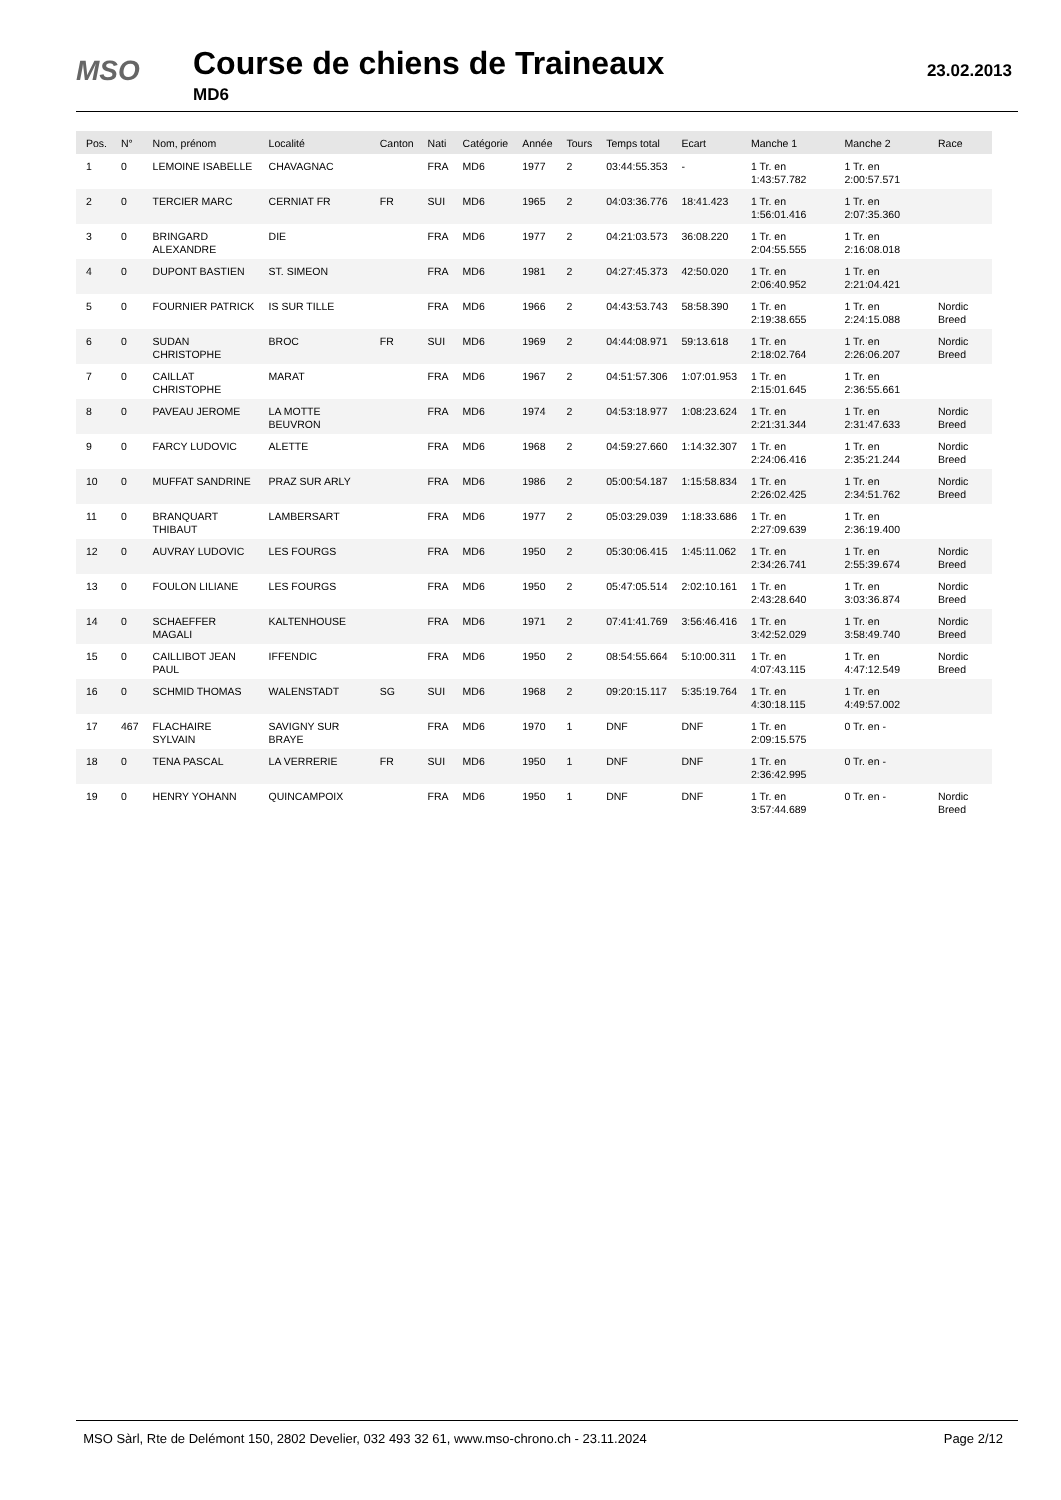MSO Course de chiens de Traineaux
MD6
23.02.2013
| Pos. | N° | Nom, prénom | Localité | Canton | Nati | Catégorie | Année | Tours | Temps total | Ecart | Manche 1 | Manche 2 | Race |
| --- | --- | --- | --- | --- | --- | --- | --- | --- | --- | --- | --- | --- | --- |
| 1 | 0 | LEMOINE ISABELLE | CHAVAGNAC | | FRA | MD6 | 1977 | 2 | 03:44:55.353 | - | 1 Tr. en 1:43:57.782 | 1 Tr. en 2:00:57.571 | |
| 2 | 0 | TERCIER MARC | CERNIAT FR | FR | SUI | MD6 | 1965 | 2 | 04:03:36.776 | 18:41.423 | 1 Tr. en 1:56:01.416 | 1 Tr. en 2:07:35.360 | |
| 3 | 0 | BRINGARD ALEXANDRE | DIE | | FRA | MD6 | 1977 | 2 | 04:21:03.573 | 36:08.220 | 1 Tr. en 2:04:55.555 | 1 Tr. en 2:16:08.018 | |
| 4 | 0 | DUPONT BASTIEN | ST. SIMEON | | FRA | MD6 | 1981 | 2 | 04:27:45.373 | 42:50.020 | 1 Tr. en 2:06:40.952 | 1 Tr. en 2:21:04.421 | |
| 5 | 0 | FOURNIER PATRICK | IS SUR TILLE | | FRA | MD6 | 1966 | 2 | 04:43:53.743 | 58:58.390 | 1 Tr. en 2:19:38.655 | 1 Tr. en 2:24:15.088 | Nordic Breed |
| 6 | 0 | SUDAN CHRISTOPHE | BROC | FR | SUI | MD6 | 1969 | 2 | 04:44:08.971 | 59:13.618 | 1 Tr. en 2:18:02.764 | 1 Tr. en 2:26:06.207 | Nordic Breed |
| 7 | 0 | CAILLAT CHRISTOPHE | MARAT | | FRA | MD6 | 1967 | 2 | 04:51:57.306 | 1:07:01.953 | 1 Tr. en 2:15:01.645 | 1 Tr. en 2:36:55.661 | |
| 8 | 0 | PAVEAU JEROME | LA MOTTE BEUVRON | | FRA | MD6 | 1974 | 2 | 04:53:18.977 | 1:08:23.624 | 1 Tr. en 2:21:31.344 | 1 Tr. en 2:31:47.633 | Nordic Breed |
| 9 | 0 | FARCY LUDOVIC | ALETTE | | FRA | MD6 | 1968 | 2 | 04:59:27.660 | 1:14:32.307 | 1 Tr. en 2:24:06.416 | 1 Tr. en 2:35:21.244 | Nordic Breed |
| 10 | 0 | MUFFAT SANDRINE | PRAZ SUR ARLY | | FRA | MD6 | 1986 | 2 | 05:00:54.187 | 1:15:58.834 | 1 Tr. en 2:26:02.425 | 1 Tr. en 2:34:51.762 | Nordic Breed |
| 11 | 0 | BRANQUART THIBAUT | LAMBERSART | | FRA | MD6 | 1977 | 2 | 05:03:29.039 | 1:18:33.686 | 1 Tr. en 2:27:09.639 | 1 Tr. en 2:36:19.400 | |
| 12 | 0 | AUVRAY LUDOVIC | LES FOURGS | | FRA | MD6 | 1950 | 2 | 05:30:06.415 | 1:45:11.062 | 1 Tr. en 2:34:26.741 | 1 Tr. en 2:55:39.674 | Nordic Breed |
| 13 | 0 | FOULON LILIANE | LES FOURGS | | FRA | MD6 | 1950 | 2 | 05:47:05.514 | 2:02:10.161 | 1 Tr. en 2:43:28.640 | 1 Tr. en 3:03:36.874 | Nordic Breed |
| 14 | 0 | SCHAEFFER MAGALI | KALTENHOUSE | | FRA | MD6 | 1971 | 2 | 07:41:41.769 | 3:56:46.416 | 1 Tr. en 3:42:52.029 | 1 Tr. en 3:58:49.740 | Nordic Breed |
| 15 | 0 | CAILLIBOT JEAN PAUL | IFFENDIC | | FRA | MD6 | 1950 | 2 | 08:54:55.664 | 5:10:00.311 | 1 Tr. en 4:07:43.115 | 1 Tr. en 4:47:12.549 | Nordic Breed |
| 16 | 0 | SCHMID THOMAS | WALENSTADT | SG | SUI | MD6 | 1968 | 2 | 09:20:15.117 | 5:35:19.764 | 1 Tr. en 4:30:18.115 | 1 Tr. en 4:49:57.002 | |
| 17 | 467 | FLACHAIRE SYLVAIN | SAVIGNY SUR BRAYE | | FRA | MD6 | 1970 | 1 | DNF | DNF | 1 Tr. en 2:09:15.575 | 0 Tr. en - | |
| 18 | 0 | TENA PASCAL | LA VERRERIE | FR | SUI | MD6 | 1950 | 1 | DNF | DNF | 1 Tr. en 2:36:42.995 | 0 Tr. en - | |
| 19 | 0 | HENRY YOHANN | QUINCAMPOIX | | FRA | MD6 | 1950 | 1 | DNF | DNF | 1 Tr. en 3:57:44.689 | 0 Tr. en - | Nordic Breed |
MSO Sàrl, Rte de Delémont 150, 2802 Develier, 032 493 32 61, www.mso-chrono.ch - 23.11.2024 Page 2/12